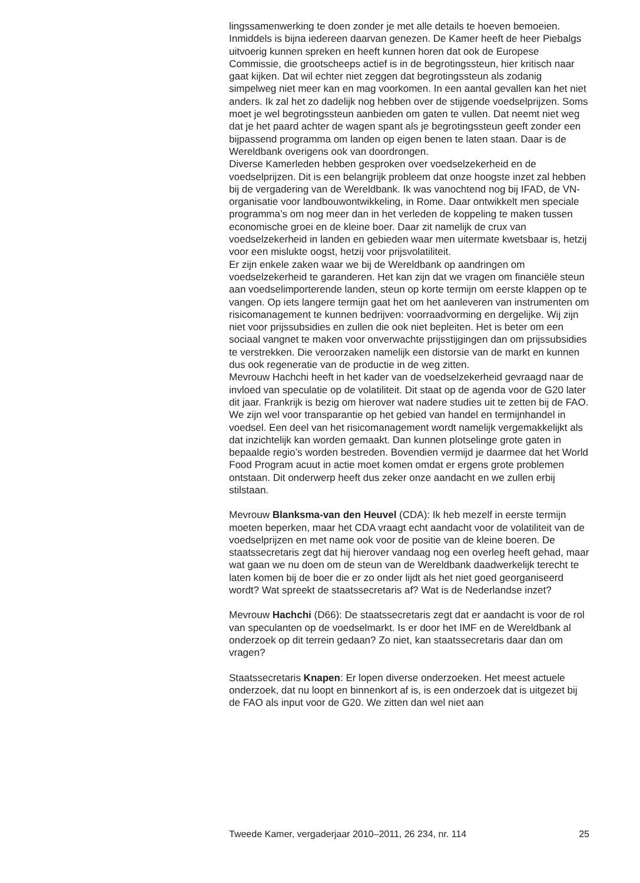lingssamenwerking te doen zonder je met alle details te hoeven bemoeien. Inmiddels is bijna iedereen daarvan genezen. De Kamer heeft de heer Piebalgs uitvoerig kunnen spreken en heeft kunnen horen dat ook de Europese Commissie, die grootscheeps actief is in de begrotingssteun, hier kritisch naar gaat kijken. Dat wil echter niet zeggen dat begrotings­steun als zodanig simpelweg niet meer kan en mag voorkomen. In een aantal gevallen kan het niet anders. Ik zal het zo dadelijk nog hebben over de stijgende voedselprijzen. Soms moet je wel begrotingssteun aanbieden om gaten te vullen. Dat neemt niet weg dat je het paard achter de wagen spant als je begrotingssteun geeft zonder een bijpassend programma om landen op eigen benen te laten staan. Daar is de Wereldbank overigens ook van doordrongen.
Diverse Kamerleden hebben gesproken over voedselzekerheid en de voedselprijzen. Dit is een belangrijk probleem dat onze hoogste inzet zal hebben bij de vergadering van de Wereldbank. Ik was vanochtend nog bij IFAD, de VN-organisatie voor landbouwontwikkeling, in Rome. Daar ontwikkelt men speciale programma’s om nog meer dan in het verleden de koppeling te maken tussen economische groei en de kleine boer. Daar zit namelijk de crux van voedselzekerheid in landen en gebieden waar men uitermate kwetsbaar is, hetzij voor een mislukte oogst, hetzij voor prijsvolatiliteit.
Er zijn enkele zaken waar we bij de Wereldbank op aandringen om voedselzekerheid te garanderen. Het kan zijn dat we vragen om financiële steun aan voedselimporterende landen, steun op korte termijn om eerste klappen op te vangen. Op iets langere termijn gaat het om het aanleveren van instrumenten om risicomanagement te kunnen bedrijven: voorraad­vorming en dergelijke. Wij zijn niet voor prijssubsidies en zullen die ook niet bepleiten. Het is beter om een sociaal vangnet te maken voor onverwachte prijsstijgingen dan om prijssubsidies te verstrekken. Die veroorzaken namelijk een distorsie van de markt en kunnen dus ook regeneratie van de productie in de weg zitten.
Mevrouw Hachchi heeft in het kader van de voedselzekerheid gevraagd naar de invloed van speculatie op de volatiliteit. Dit staat op de agenda voor de G20 later dit jaar. Frankrijk is bezig om hierover wat nadere studies uit te zetten bij de FAO. We zijn wel voor transparantie op het gebied van handel en termijnhandel in voedsel. Een deel van het risicomanagement wordt namelijk vergemakkelijkt als dat inzichtelijk kan worden gemaakt. Dan kunnen plotselinge grote gaten in bepaalde regio’s worden bestreden. Bovendien vermijd je daarmee dat het World Food Program acuut in actie moet komen omdat er ergens grote problemen ontstaan. Dit onderwerp heeft dus zeker onze aandacht en we zullen erbij stilstaan.
Mevrouw Blanksma-van den Heuvel (CDA): Ik heb mezelf in eerste termijn moeten beperken, maar het CDA vraagt echt aandacht voor de volatiliteit van de voedselprijzen en met name ook voor de positie van de kleine boeren. De staatssecretaris zegt dat hij hierover vandaag nog een overleg heeft gehad, maar wat gaan we nu doen om de steun van de Wereldbank daadwerkelijk terecht te laten komen bij de boer die er zo onder lijdt als het niet goed georganiseerd wordt? Wat spreekt de staatssecretaris af? Wat is de Nederlandse inzet?
Mevrouw Hachchi (D66): De staatssecretaris zegt dat er aandacht is voor de rol van speculanten op de voedselmarkt. Is er door het IMF en de Wereldbank al onderzoek op dit terrein gedaan? Zo niet, kan staatssecre­taris daar dan om vragen?
Staatssecretaris Knapen: Er lopen diverse onderzoeken. Het meest actuele onderzoek, dat nu loopt en binnenkort af is, is een onderzoek dat is uitgezet bij de FAO als input voor de G20. We zitten dan wel niet aan
Tweede Kamer, vergaderjaar 2010–2011, 26 234, nr. 114 25